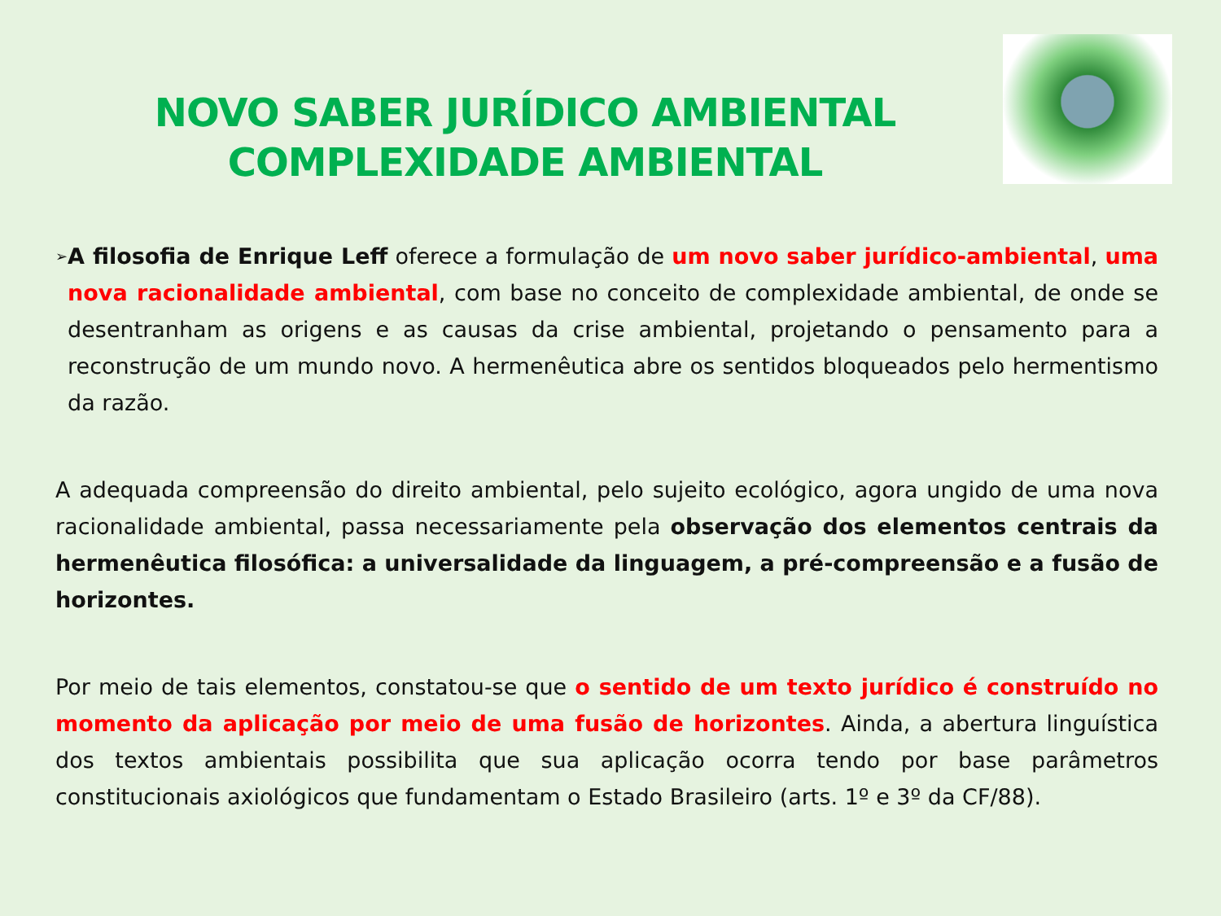NOVO SABER JURÍDICO AMBIENTAL
COMPLEXIDADE AMBIENTAL
➢
A filosofia de Enrique Leff oferece a formulação de um novo saber jurídico-ambiental, uma nova racionalidade ambiental, com base no conceito de complexidade ambiental, de onde se desentranham as origens e as causas da crise ambiental, projetando o pensamento para a reconstrução de um mundo novo. A hermenêutica abre os sentidos bloqueados pelo hermentismo da razão.
A adequada compreensão do direito ambiental, pelo sujeito ecológico, agora ungido de uma nova racionalidade ambiental, passa necessariamente pela observação dos elementos centrais da hermenêutica filosófica: a universalidade da linguagem, a pré-compreensão e a fusão de horizontes.
Por meio de tais elementos, constatou-se que o sentido de um texto jurídico é construído no momento da aplicação por meio de uma fusão de horizontes. Ainda, a abertura linguística dos textos ambientais possibilita que sua aplicação ocorra tendo por base parâmetros constitucionais axiológicos que fundamentam o Estado Brasileiro (arts. 1º e 3º da CF/88).